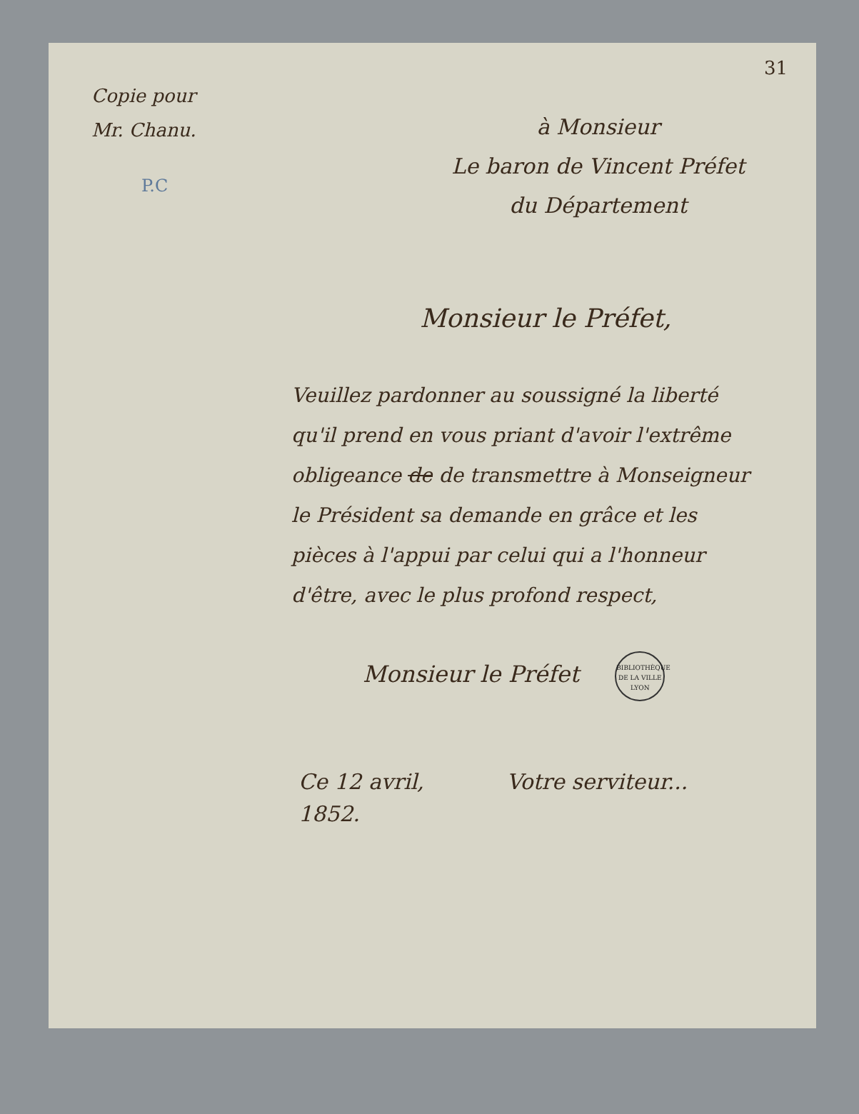31
Copie pour
Mr. Chanu.
P.C
à Monsieur
Le baron de Vincent Préfet
du Département
Monsieur le Préfet,
Veuillez pardonner au soussigné la liberté qu'il prend en vous priant d'avoir l'extrême obligeance de de transmettre à Monseigneur le Président sa demande en grâce et les pièces à l'appui par celui qui a l'honneur d'être, avec le plus profond respect,
Monsieur le Préfet BIBLIOTHÈQUE DE LA VILLE
LYON
Ce 12 avril,
1852.
Votre serviteur...